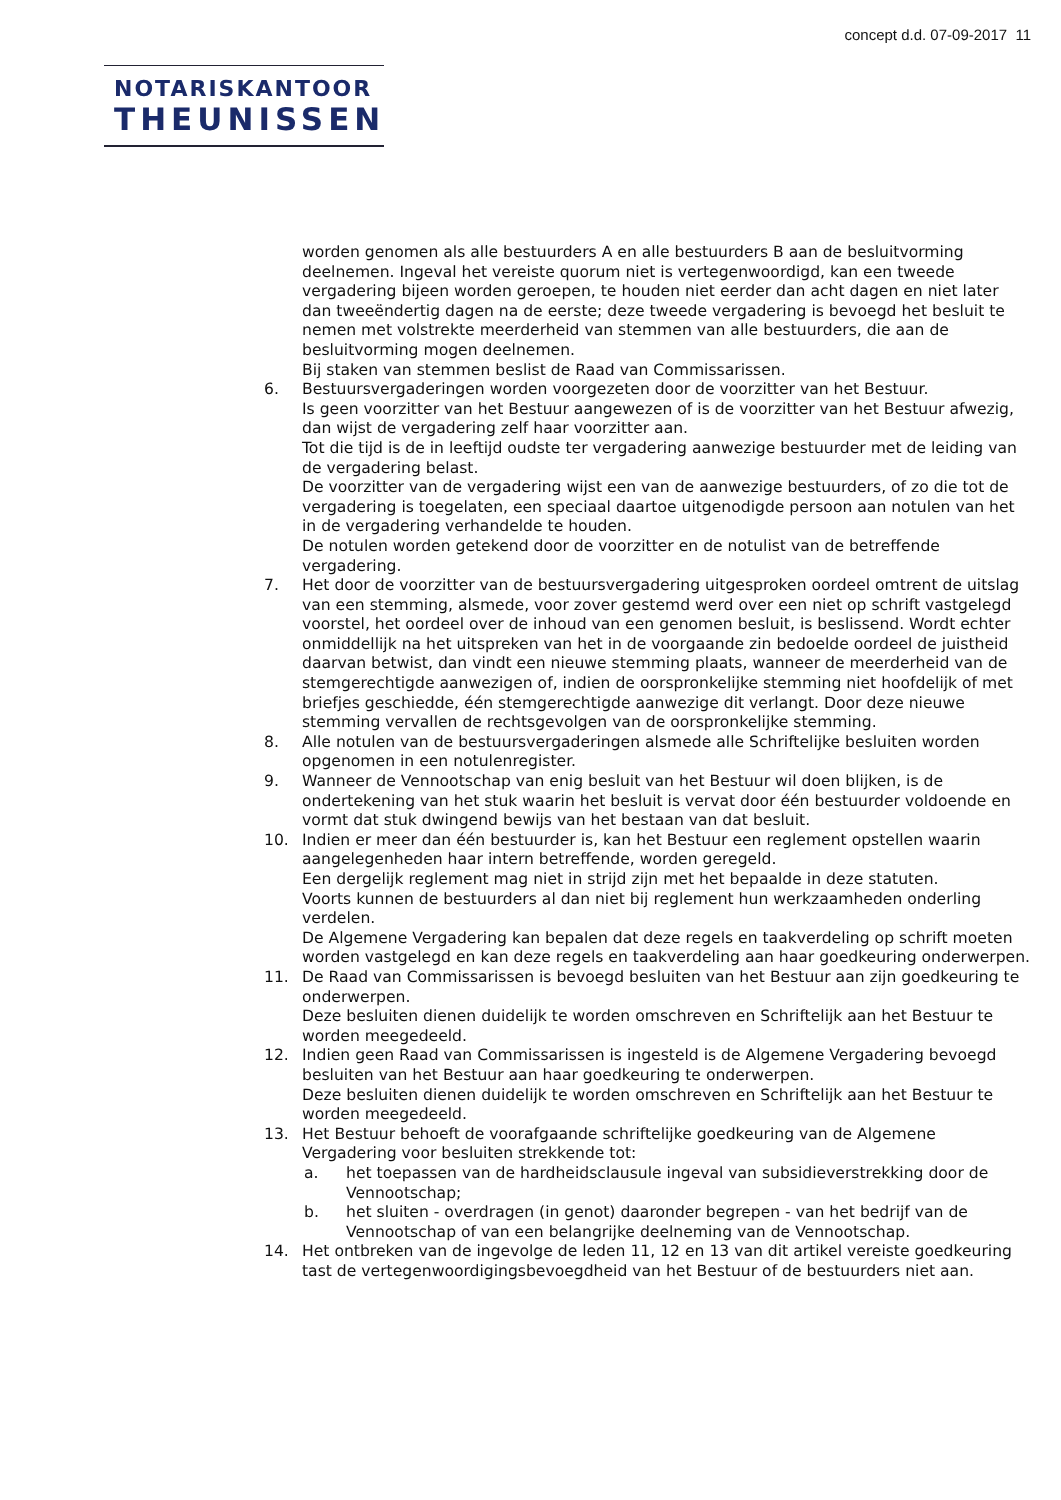concept d.d. 07-09-2017 11
NOTARISKANTOOR
THEUNISSEN
worden genomen als alle bestuurders A en alle bestuurders B aan de besluitvorming deelnemen. Ingeval het vereiste quorum niet is vertegenwoordigd, kan een tweede vergadering bijeen worden geroepen, te houden niet eerder dan acht dagen en niet later dan tweeëndertig dagen na de eerste; deze tweede vergadering is bevoegd het besluit te nemen met volstrekte meerderheid van stemmen van alle bestuurders, die aan de besluitvorming mogen deelnemen.
Bij staken van stemmen beslist de Raad van Commissarissen.
6. Bestuursvergaderingen worden voorgezeten door de voorzitter van het Bestuur.
Is geen voorzitter van het Bestuur aangewezen of is de voorzitter van het Bestuur afwezig, dan wijst de vergadering zelf haar voorzitter aan.
Tot die tijd is de in leeftijd oudste ter vergadering aanwezige bestuurder met de leiding van de vergadering belast.
De voorzitter van de vergadering wijst een van de aanwezige bestuurders, of zo die tot de vergadering is toegelaten, een speciaal daartoe uitgenodigde persoon aan notulen van het in de vergadering verhandelde te houden.
De notulen worden getekend door de voorzitter en de notulist van de betreffende vergadering.
7. Het door de voorzitter van de bestuursvergadering uitgesproken oordeel omtrent de uitslag van een stemming, alsmede, voor zover gestemd werd over een niet op schrift vastgelegd voorstel, het oordeel over de inhoud van een genomen besluit, is beslissend. Wordt echter onmiddellijk na het uitspreken van het in de voorgaande zin bedoelde oordeel de juistheid daarvan betwist, dan vindt een nieuwe stemming plaats, wanneer de meerderheid van de stemgerechtigde aanwezigen of, indien de oorspronkelijke stemming niet hoofdelijk of met briefjes geschiedde, één stemgerechtigde aanwezige dit verlangt. Door deze nieuwe stemming vervallen de rechtsgevolgen van de oorspronkelijke stemming.
8. Alle notulen van de bestuursvergaderingen alsmede alle Schriftelijke besluiten worden opgenomen in een notulenregister.
9. Wanneer de Vennootschap van enig besluit van het Bestuur wil doen blijken, is de ondertekening van het stuk waarin het besluit is vervat door één bestuurder voldoende en vormt dat stuk dwingend bewijs van het bestaan van dat besluit.
10. Indien er meer dan één bestuurder is, kan het Bestuur een reglement opstellen waarin aangelegenheden haar intern betreffende, worden geregeld.
Een dergelijk reglement mag niet in strijd zijn met het bepaalde in deze statuten.
Voorts kunnen de bestuurders al dan niet bij reglement hun werkzaamheden onderling verdelen.
De Algemene Vergadering kan bepalen dat deze regels en taakverdeling op schrift moeten worden vastgelegd en kan deze regels en taakverdeling aan haar goedkeuring onderwerpen.
11. De Raad van Commissarissen is bevoegd besluiten van het Bestuur aan zijn goedkeuring te onderwerpen.
Deze besluiten dienen duidelijk te worden omschreven en Schriftelijk aan het Bestuur te worden meegedeeld.
12. Indien geen Raad van Commissarissen is ingesteld is de Algemene Vergadering bevoegd besluiten van het Bestuur aan haar goedkeuring te onderwerpen.
Deze besluiten dienen duidelijk te worden omschreven en Schriftelijk aan het Bestuur te worden meegedeeld.
13. Het Bestuur behoeft de voorafgaande schriftelijke goedkeuring van de Algemene Vergadering voor besluiten strekkende tot:
a. het toepassen van de hardheidsclausule ingeval van subsidieverstrekking door de Vennootschap;
b. het sluiten - overdragen (in genot) daaronder begrepen - van het bedrijf van de Vennootschap of van een belangrijke deelneming van de Vennootschap.
14. Het ontbreken van de ingevolge de leden 11, 12 en 13 van dit artikel vereiste goedkeuring tast de vertegenwoordigingsbevoegdheid van het Bestuur of de bestuurders niet aan.